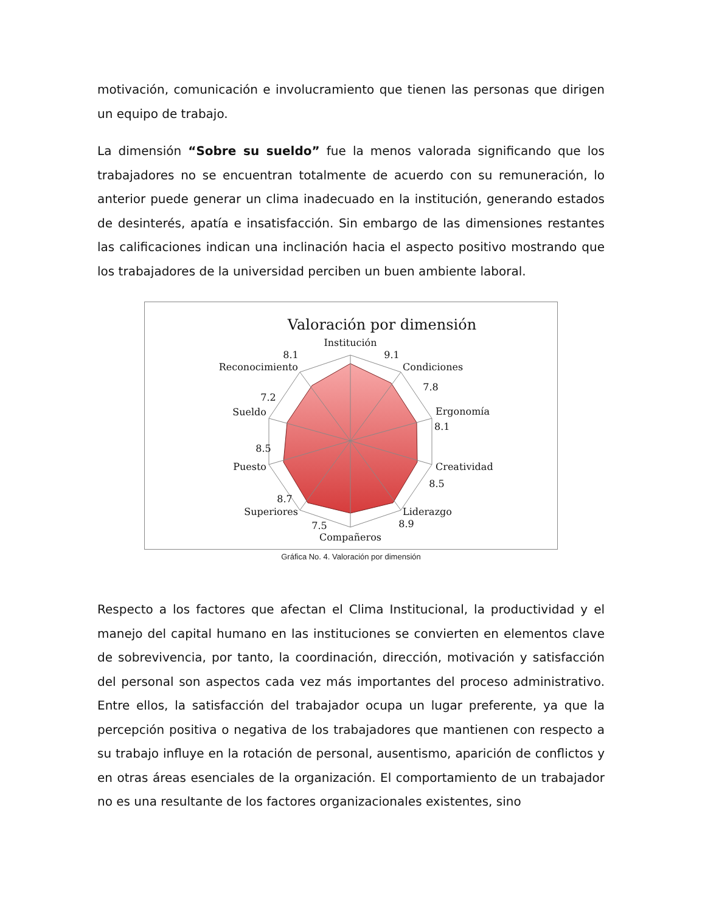motivación, comunicación e involucramiento que tienen las personas que dirigen un equipo de trabajo.
La dimensión “Sobre su sueldo” fue la menos valorada significando que los trabajadores no se encuentran totalmente de acuerdo con su remuneración, lo anterior puede generar un clima inadecuado en la institución, generando estados de desinterés, apatía e insatisfacción. Sin embargo de las dimensiones restantes las calificaciones indican una inclinación hacia el aspecto positivo mostrando que los trabajadores de la universidad perciben un buen ambiente laboral.
Valoración por dimensión
Institución
9.1
Condiciones
7.8
Ergonomía
8.1
Creatividad
8.5
Liderazgo
8.9
Compañeros
7.5
Superiores
8.7
Puesto
8.5
Sueldo
7.2
Reconocimiento
8.1
Gráfica No. 4. Valoración por dimensión
Respecto a los factores que afectan el Clima Institucional, la productividad y el manejo del capital humano en las instituciones se convierten en elementos clave de sobrevivencia, por tanto, la coordinación, dirección, motivación y satisfacción del personal son aspectos cada vez más importantes del proceso administrativo. Entre ellos, la satisfacción del trabajador ocupa un lugar preferente, ya que la percepción positiva o negativa de los trabajadores que mantienen con respecto a su trabajo influye en la rotación de personal, ausentismo, aparición de conflictos y en otras áreas esenciales de la organización. El comportamiento de un trabajador no es una resultante de los factores organizacionales existentes, sino